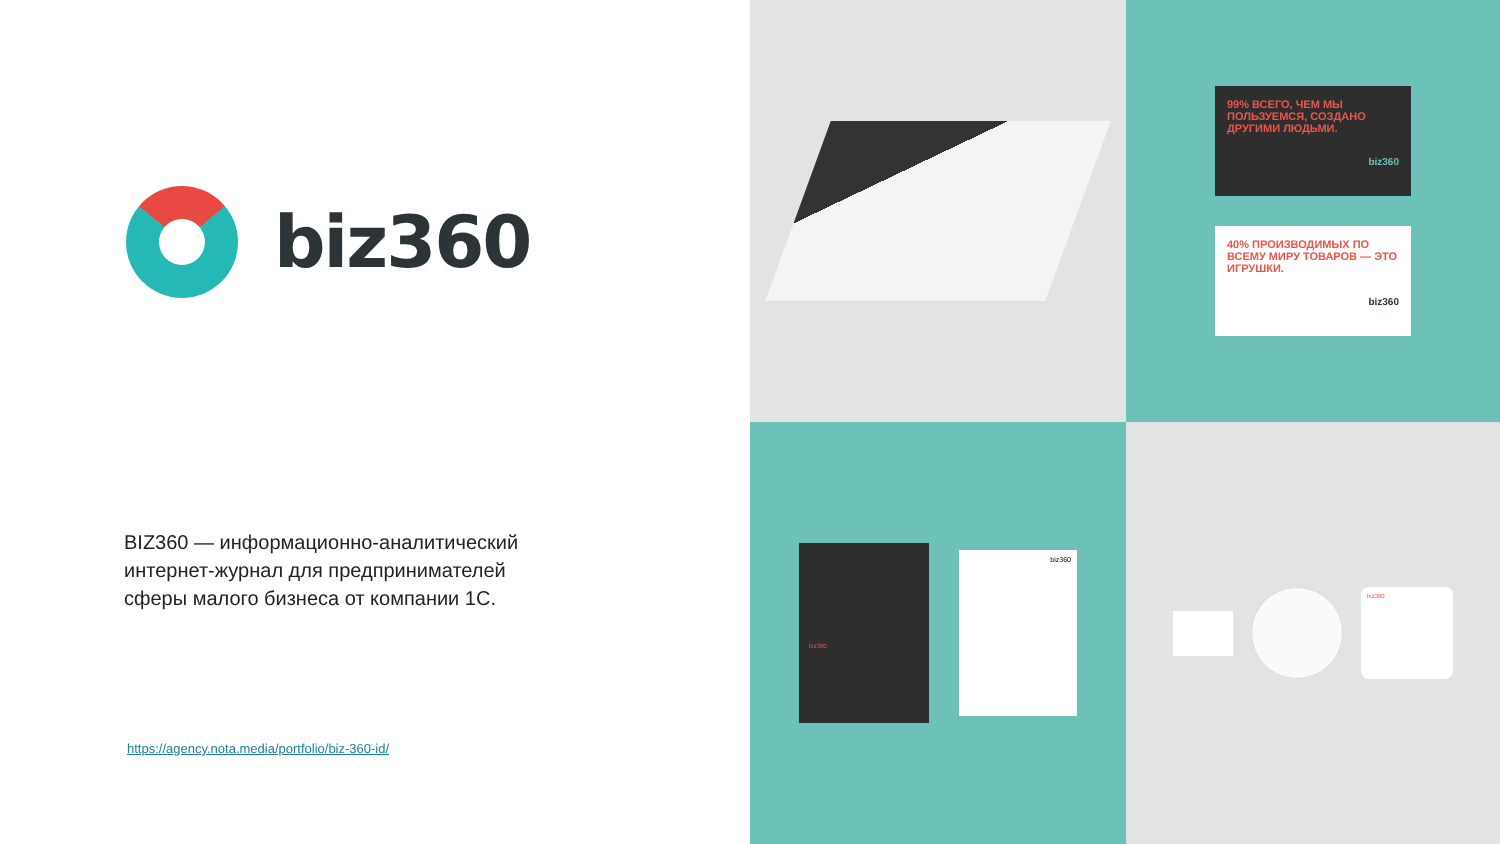biz360
BIZ360 — информационно-аналитический интернет-журнал для предпринимателей сферы малого бизнеса от компании 1С.
https://agency.nota.media/portfolio/biz-360-id/
99% ВСЕГО, ЧЕМ МЫ ПОЛЬЗУЕМСЯ, СОЗДАНО ДРУГИМИ ЛЮДЬМИ.
biz360
40% ПРОИЗВОДИМЫХ ПО ВСЕМУ МИРУ ТОВАРОВ — ЭТО ИГРУШКИ.
biz360
biz360
biz360
biz360